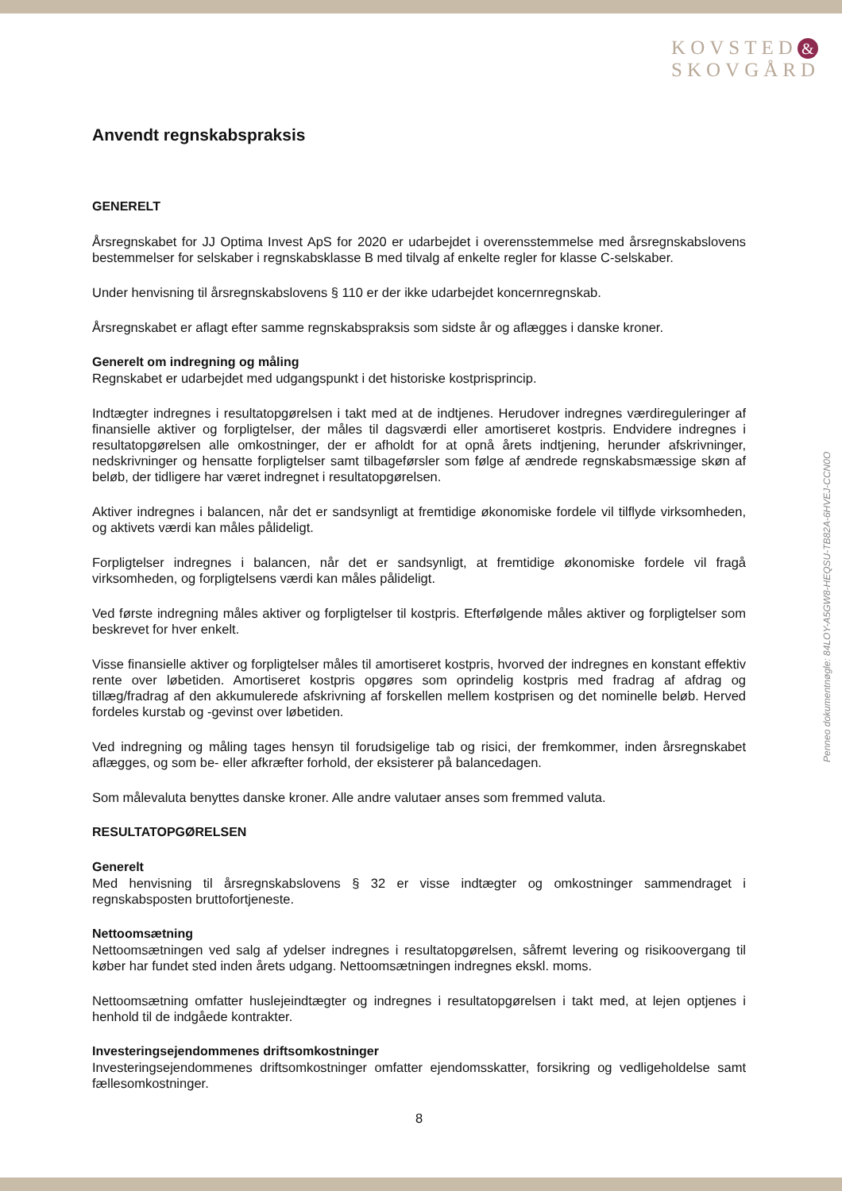KOVSTED &
SKOVGÅRD
Penneo dokumentnøgle: 84LOY-A5GW8-HEQSU-TB82A-6HVEJ-CCN0O
Anvendt regnskabspraksis
GENERELT
Årsregnskabet for JJ Optima Invest ApS for 2020 er udarbejdet i overensstemmelse med årsregnskabslovens bestemmelser for selskaber i regnskabsklasse B med tilvalg af enkelte regler for klasse C-selskaber.
Under henvisning til årsregnskabslovens § 110 er der ikke udarbejdet koncernregnskab.
Årsregnskabet er aflagt efter samme regnskabspraksis som sidste år og aflægges i danske kroner.
Generelt om indregning og måling
Regnskabet er udarbejdet med udgangspunkt i det historiske kostprisprincip.
Indtægter indregnes i resultatopgørelsen i takt med at de indtjenes. Herudover indregnes værdireguleringer af finansielle aktiver og forpligtelser, der måles til dagsværdi eller amortiseret kostpris. Endvidere indregnes i resultatopgørelsen alle omkostninger, der er afholdt for at opnå årets indtjening, herunder afskrivninger, nedskrivninger og hensatte forpligtelser samt tilbageførsler som følge af ændrede regnskabsmæssige skøn af beløb, der tidligere har været indregnet i resultatopgørelsen.
Aktiver indregnes i balancen, når det er sandsynligt at fremtidige økonomiske fordele vil tilflyde virksomheden, og aktivets værdi kan måles pålideligt.
Forpligtelser indregnes i balancen, når det er sandsynligt, at fremtidige økonomiske fordele vil fragå virksomheden, og forpligtelsens værdi kan måles pålideligt.
Ved første indregning måles aktiver og forpligtelser til kostpris. Efterfølgende måles aktiver og forpligtelser som beskrevet for hver enkelt.
Visse finansielle aktiver og forpligtelser måles til amortiseret kostpris, hvorved der indregnes en konstant effektiv rente over løbetiden. Amortiseret kostpris opgøres som oprindelig kostpris med fradrag af afdrag og tillæg/fradrag af den akkumulerede afskrivning af forskellen mellem kostprisen og det nominelle beløb. Herved fordeles kurstab og -gevinst over løbetiden.
Ved indregning og måling tages hensyn til forudsigelige tab og risici, der fremkommer, inden årsregnskabet aflægges, og som be- eller afkræfter forhold, der eksisterer på balancedagen.
Som målevaluta benyttes danske kroner. Alle andre valutaer anses som fremmed valuta.
RESULTATOPGØRELSEN
Generelt
Med henvisning til årsregnskabslovens § 32 er visse indtægter og omkostninger sammendraget i regnskabsposten bruttofortjeneste.
Nettoomsætning
Nettoomsætningen ved salg af ydelser indregnes i resultatopgørelsen, såfremt levering og risikoovergang til køber har fundet sted inden årets udgang. Nettoomsætningen indregnes ekskl. moms.
Nettoomsætning omfatter huslejeindtægter og indregnes i resultatopgørelsen i takt med, at lejen optjenes i henhold til de indgåede kontrakter.
Investeringsejendommenes driftsomkostninger
Investeringsejendommenes driftsomkostninger omfatter ejendomsskatter, forsikring og vedligeholdelse samt fællesomkostninger.
8